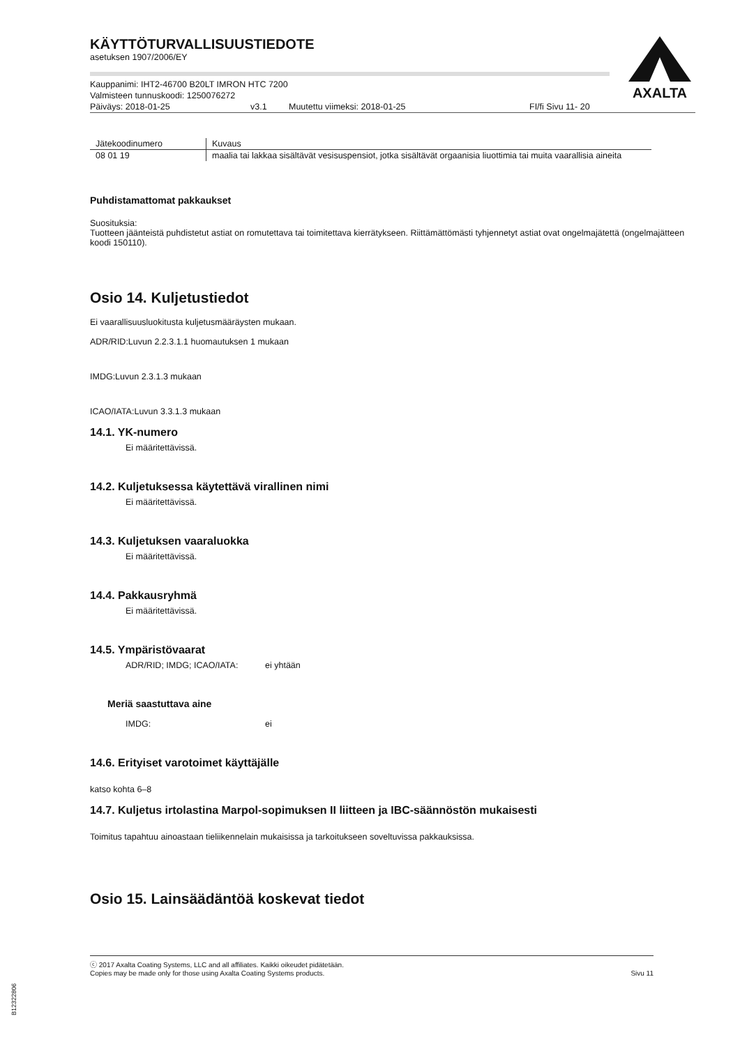AXALTA
KÄYTTÖTURVALLISUUSTIEDOTE
asetuksen 1907/2006/EY
Kauppanimi: IHT2-46700 B20LT IMRON HTC 7200
Valmisteen tunnuskoodi: 1250076272
Päiväys: 2018-01-25 v3.1 Muutettu viimeksi: 2018-01-25 FI/fi Sivu 11- 20
| Jätekoodinumero | Kuvaus |
| --- | --- |
| 08 01 19 | maalia tai lakkaa sisältävät vesisuspensiot, jotka sisältävät orgaanisia liuottimia tai muita vaarallisia aineita |
Puhdistamattomat pakkaukset
Suosituksia:
Tuotteen jäänteistä puhdistetut astiat on romutettava tai toimitettava kierrätykseen. Riittämättömästi tyhjennetyt astiat ovat ongelmajätettä (ongelmajätteen koodi 150110).
Osio 14. Kuljetustiedot
Ei vaarallisuusluokitusta kuljetusmääräysten mukaan.
ADR/RID:Luvun 2.2.3.1.1 huomautuksen 1 mukaan
IMDG:Luvun 2.3.1.3 mukaan
ICAO/IATA:Luvun 3.3.1.3 mukaan
14.1. YK-numero
Ei määritettävissä.
14.2. Kuljetuksessa käytettävä virallinen nimi
Ei määritettävissä.
14.3. Kuljetuksen vaaraluokka
Ei määritettävissä.
14.4. Pakkausryhmä
Ei määritettävissä.
14.5. Ympäristövaarat
ADR/RID; IMDG; ICAO/IATA: ei yhtään
Meriä saastuttava aine
IMDG: ei
14.6. Erityiset varotoimet käyttäjälle
katso kohta 6–8
14.7. Kuljetus irtolastina Marpol-sopimuksen II liitteen ja IBC-säännöstön mukaisesti
Toimitus tapahtuu ainoastaan tieliikennelain mukaisissa ja tarkoitukseen soveltuvissa pakkauksissa.
Osio 15. Lainsäädäntöä koskevat tiedot
ⓒ 2017 Axalta Coating Systems, LLC and all affiliates. Kaikki oikeudet pidätetään.
Copies may be made only for those using Axalta Coating Systems products. Sivu 11
B12322806